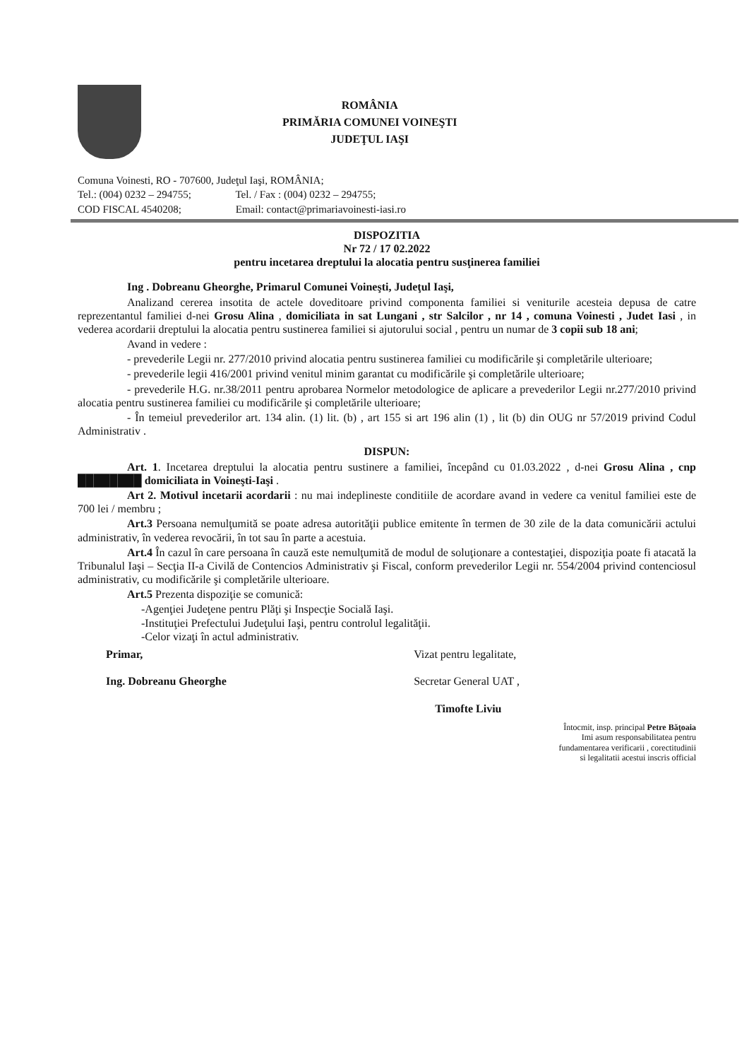ROMÂNIA
PRIMĂRIA COMUNEI VOINEŞTI
JUDEŢUL IAŞI
Comuna Voinesti, RO - 707600, Judeţul Iaşi, ROMÂNIA;
Tel.: (004) 0232 – 294755; Tel. / Fax : (004) 0232 – 294755;
COD FISCAL 4540208; Email: contact@primariavoinesti-iasi.ro
DISPOZITIA
Nr 72 / 17 02.2022
pentru incetarea dreptului la alocatia pentru susţinerea familiei
Ing . Dobreanu Gheorghe, Primarul Comunei Voineşti, Judeţul Iaşi,
Analizand cererea insotita de actele doveditoare privind componenta familiei si veniturile acesteia depusa de catre reprezentantul familiei d-nei Grosu Alina , domiciliata in sat Lungani , str Salcilor , nr 14 , comuna Voinesti , Judet Iasi , in vederea acordarii dreptului la alocatia pentru sustinerea familiei si ajutorului social , pentru un numar de 3 copii sub 18 ani;
Avand in vedere :
- prevederile Legii nr. 277/2010 privind alocatia pentru sustinerea familiei cu modificările şi completările ulterioare;
- prevederile legii 416/2001 privind venitul minim garantat cu modificările şi completările ulterioare;
- prevederile H.G. nr.38/2011 pentru aprobarea Normelor metodologice de aplicare a prevederilor Legii nr.277/2010 privind alocatia pentru sustinerea familiei cu modificările şi completările ulterioare;
- În temeiul prevederilor art. 134 alin. (1) lit. (b) , art 155 si art 196 alin (1) , lit (b) din OUG nr 57/2019 privind Codul Administrativ .
DISPUN:
Art. 1. Incetarea dreptului la alocatia pentru sustinere a familiei, începând cu 01.03.2022 , d-nei Grosu Alina , cnp ████████ domiciliata in Voineşti-Iaşi .
Art 2. Motivul incetarii acordarii : nu mai indeplineste conditiile de acordare avand in vedere ca venitul familiei este de 700 lei / membru ;
Art.3 Persoana nemulţumită se poate adresa autorităţii publice emitente în termen de 30 zile de la data comunicării actului administrativ, în vederea revocării, în tot sau în parte a acestuia.
Art.4 În cazul în care persoana în cauză este nemulţumită de modul de soluţionare a contestaţiei, dispoziţia poate fi atacată la Tribunalul Iaşi – Secţia II-a Civilă de Contencios Administrativ şi Fiscal, conform prevederilor Legii nr. 554/2004 privind contenciosul administrativ, cu modificările şi completările ulterioare.
Art.5 Prezenta dispoziţie se comunică:
-Agenţiei Judeţene pentru Plăţi şi Inspecţie Socială Iaşi.
-Instituţiei Prefectului Judeţului Iaşi, pentru controlul legalităţii.
-Celor vizaţi în actul administrativ.
Primar,
Ing. Dobreanu Gheorghe
Vizat pentru legalitate,
Secretar General UAT ,
Timofte Liviu
Întocmit, insp. principal Petre Băţoaia
Imi asum responsabilitatea pentru
fundamentarea verificarii , corectitudinii
si legalitatii acestui inscris official